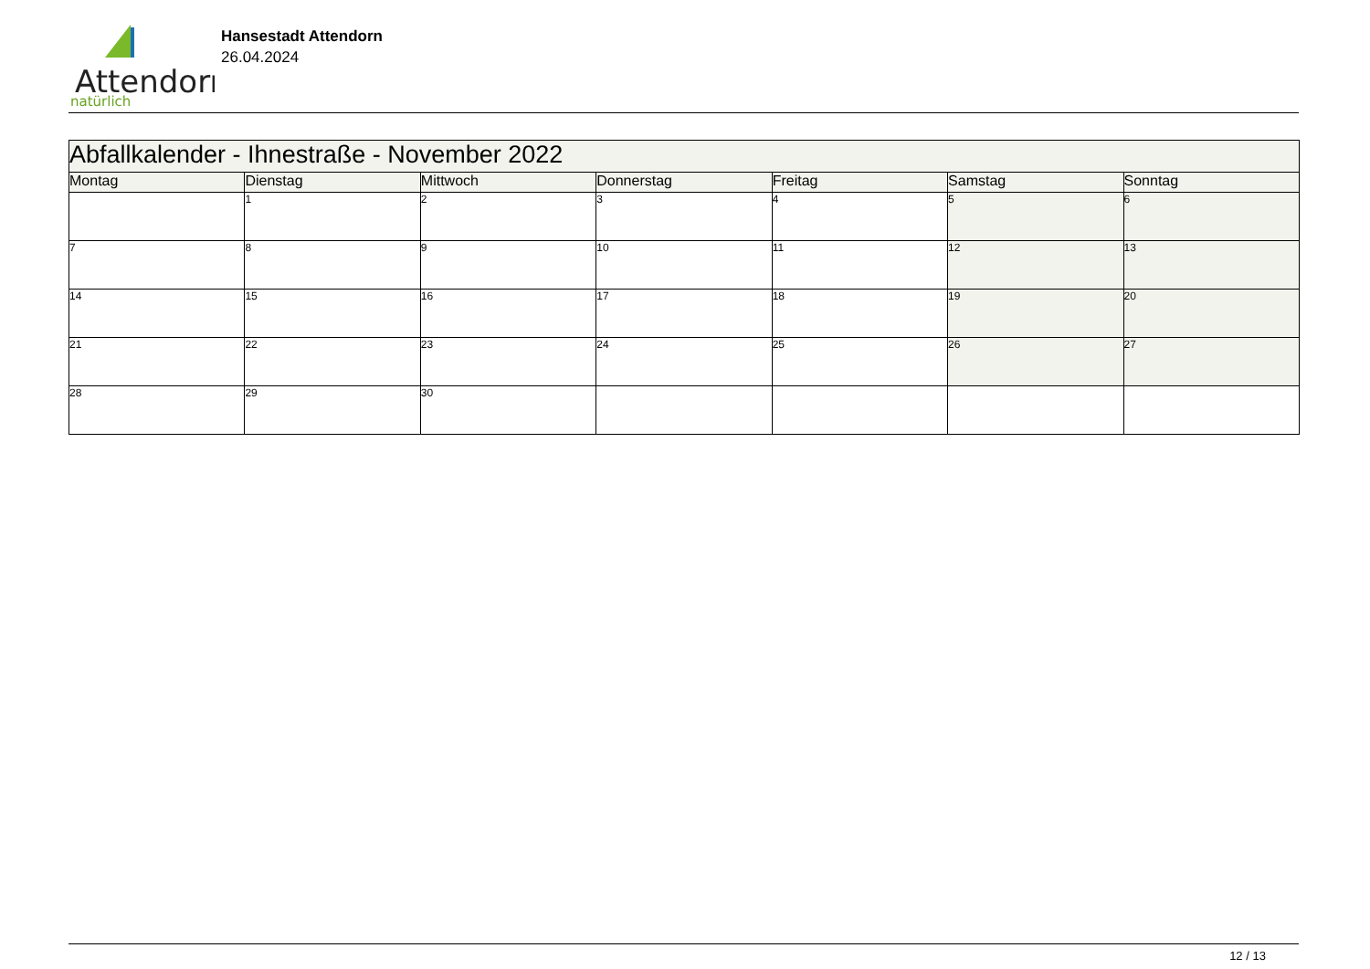Attendorn
natürlich
Hansestadt Attendorn
26.04.2024
| Abfallkalender - Ihnestraße - November 2022 | | | | | | |
| Montag | Dienstag | Mittwoch | Donnerstag | Freitag | Samstag | Sonntag |
| | 1 | 2 | 3 | 4 | 5 | 6 |
| 7 | 8 | 9 | 10 | 11 | 12 | 13 |
| 14 | 15 | 16 | 17 | 18 | 19 | 20 |
| 21 | 22 | 23 | 24 | 25 | 26 | 27 |
| 28 | 29 | 30 | | | | |
12 / 13